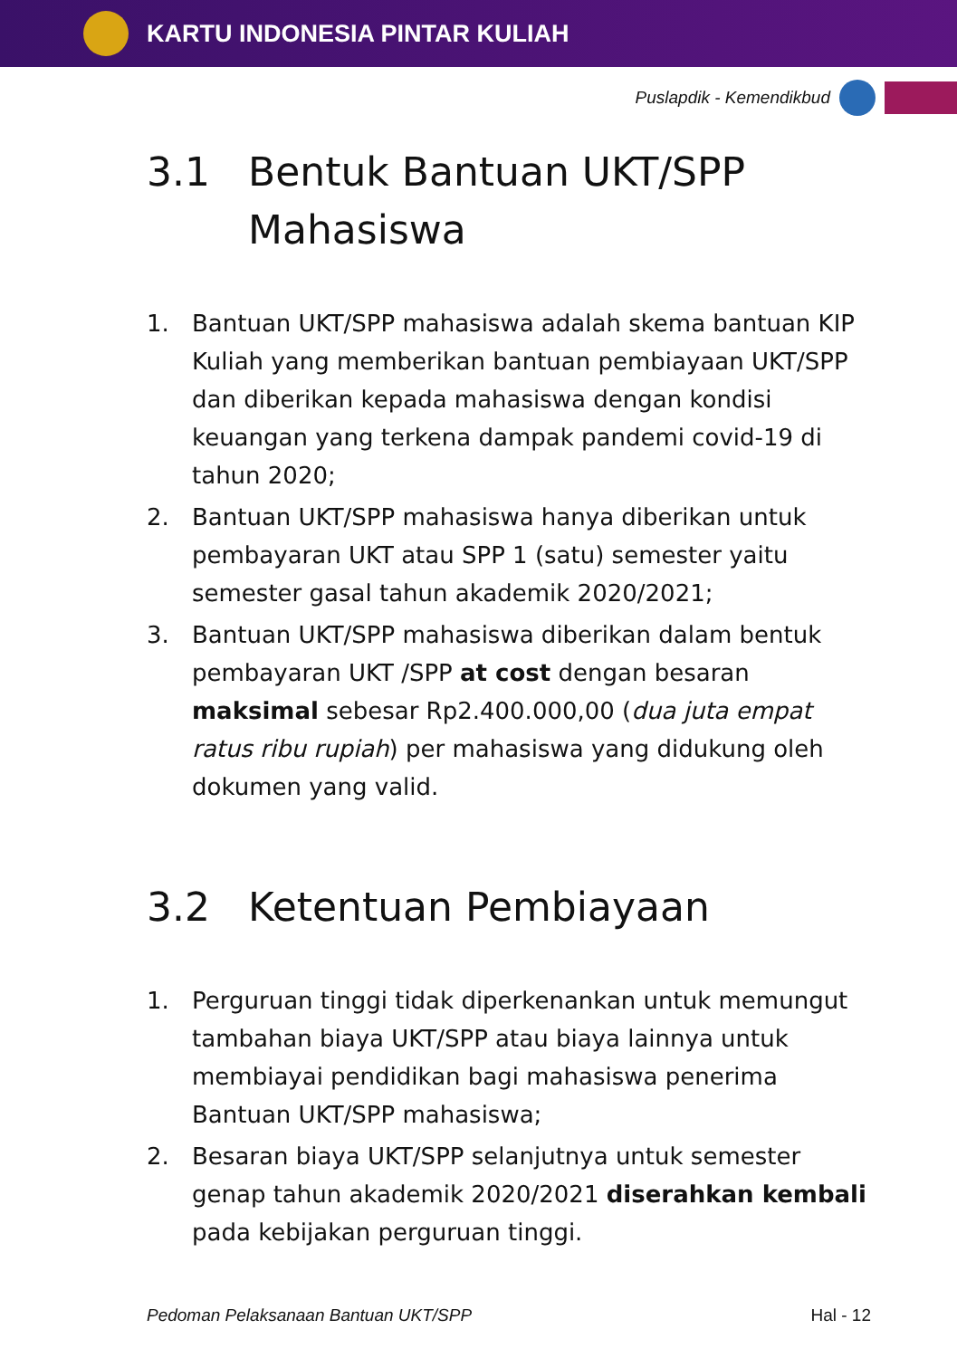KARTU INDONESIA PINTAR KULIAH
Puslapdik - Kemendikbud
3.1 Bentuk Bantuan UKT/SPP Mahasiswa
1. Bantuan UKT/SPP mahasiswa adalah skema bantuan KIP Kuliah yang memberikan bantuan pembiayaan UKT/SPP dan diberikan kepada mahasiswa dengan kondisi keuangan yang terkena dampak pandemi covid-19 di tahun 2020;
2. Bantuan UKT/SPP mahasiswa hanya diberikan untuk pembayaran UKT atau SPP 1 (satu) semester yaitu semester gasal tahun akademik 2020/2021;
3. Bantuan UKT/SPP mahasiswa diberikan dalam bentuk pembayaran UKT /SPP at cost dengan besaran maksimal sebesar Rp2.400.000,00 (dua juta empat ratus ribu rupiah) per mahasiswa yang didukung oleh dokumen yang valid.
3.2 Ketentuan Pembiayaan
1. Perguruan tinggi tidak diperkenankan untuk memungut tambahan biaya UKT/SPP atau biaya lainnya untuk membiayai pendidikan bagi mahasiswa penerima Bantuan UKT/SPP mahasiswa;
2. Besaran biaya UKT/SPP selanjutnya untuk semester genap tahun akademik 2020/2021 diserahkan kembali pada kebijakan perguruan tinggi.
Pedoman Pelaksanaan Bantuan UKT/SPP Hal - 12